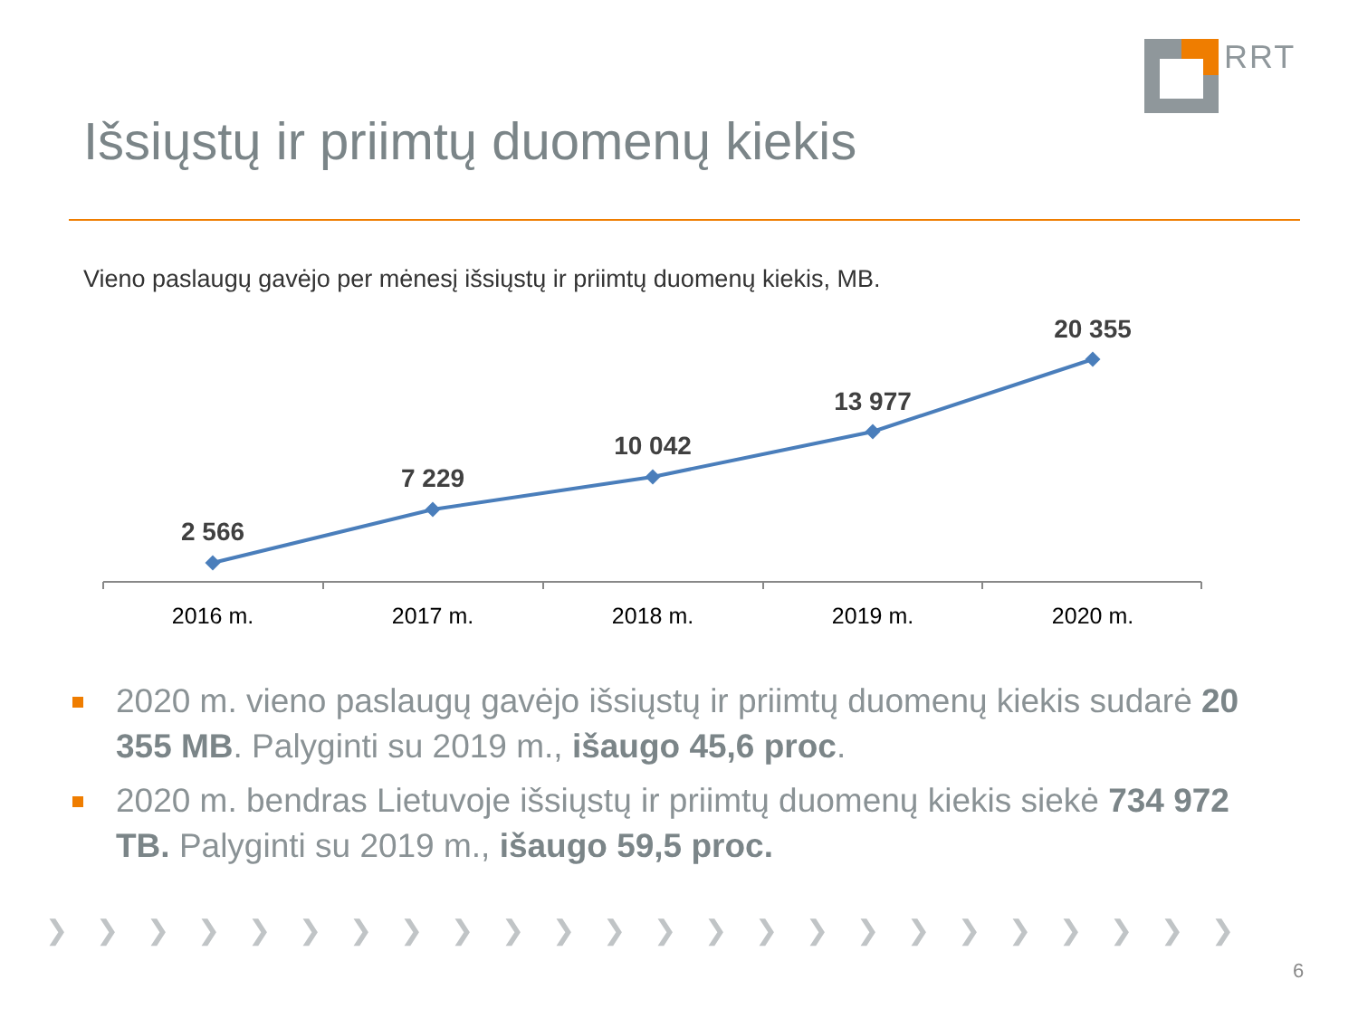RRT
Išsiųstų ir priimtų duomenų kiekis
Vieno paslaugų gavėjo per mėnesį išsiųstų ir priimtų duomenų kiekis, MB.
2 566
7 229
10 042
13 977
20 355
2016 m.
2017 m.
2018 m.
2019 m.
2020 m.
2020 m. vieno paslaugų gavėjo išsiųstų ir priimtų duomenų kiekis sudarė 20 355 MB. Palyginti su 2019 m., išaugo 45,6 proc.
2020 m. bendras Lietuvoje išsiųstų ir priimtų duomenų kiekis siekė 734 972 TB. Palyginti su 2019 m., išaugo 59,5 proc.
❯❯❯❯❯❯❯❯❯❯❯❯❯❯❯❯❯❯❯❯❯❯❯❯
6